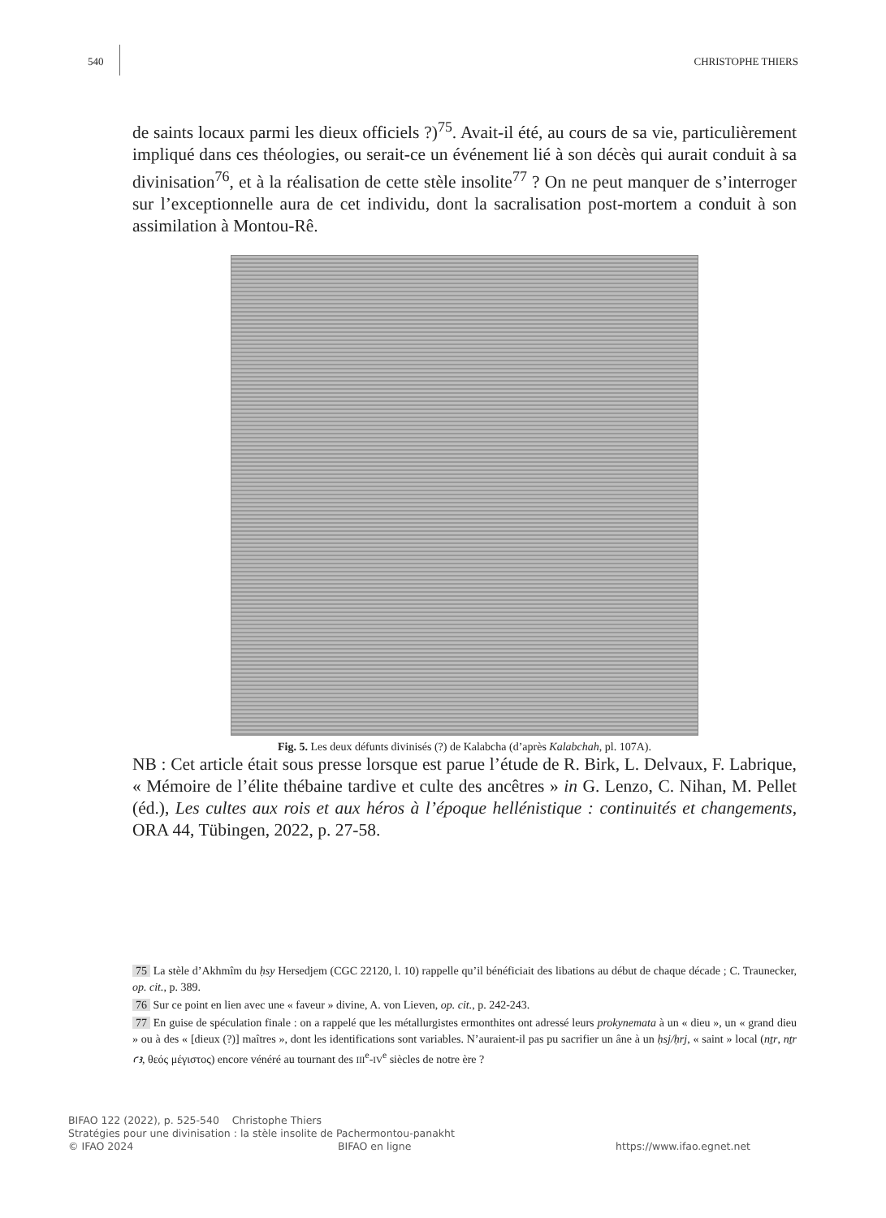540 CHRISTOPHE THIERS
de saints locaux parmi les dieux officiels ?)<sup>75</sup>. Avait-il été, au cours de sa vie, particulièrement impliqué dans ces théologies, ou serait-ce un événement lié à son décès qui aurait conduit à sa divinisation<sup>76</sup>, et à la réalisation de cette stèle insolite<sup>77</sup> ? On ne peut manquer de s’interroger sur l’exceptionnelle aura de cet individu, dont la sacralisation post-mortem a conduit à son assimilation à Montou-Rê.
Fig. 5. Les deux défunts divinisés (?) de Kalabcha (d’après Kalabchah, pl. 107A).
NB : Cet article était sous presse lorsque est parue l’étude de R. Birk, L. Delvaux, F. Labrique, « Mémoire de l’élite thébaine tardive et culte des ancêtres » in G. Lenzo, C. Nihan, M. Pellet (éd.), Les cultes aux rois et aux héros à l’époque hellénistique : continuités et changements, ORA 44, Tübingen, 2022, p. 27-58.
75 La stèle d’Akhmîm du ḥsy Hersedjem (CGC 22120, l. 10) rappelle qu’il bénéficiait des libations au début de chaque décade ; C. Traunecker, op. cit., p. 389.
76 Sur ce point en lien avec une « faveur » divine, A. von Lieven, op. cit., p. 242-243.
77 En guise de spéculation finale : on a rappelé que les métallurgistes ermonthites ont adressé leurs prokynemata à un « dieu », un « grand dieu » ou à des « [dieux (?)] maîtres », dont les identifications sont variables. N’auraient-il pas pu sacrifier un âne à un ḥsj/ḥrj, « saint » local (nṯr, nṯr ꜥꜣ, θεός μέγιστος) encore vénéré au tournant des III<sup>e</sup>-IV<sup>e</sup> siècles de notre ère ?
BIFAO 122 (2022), p. 525-540 Christophe Thiers
Stratégies pour une divinisation : la stèle insolite de Pachermontou-panakht
© IFAO 2024 BIFAO en ligne https://www.ifao.egnet.net